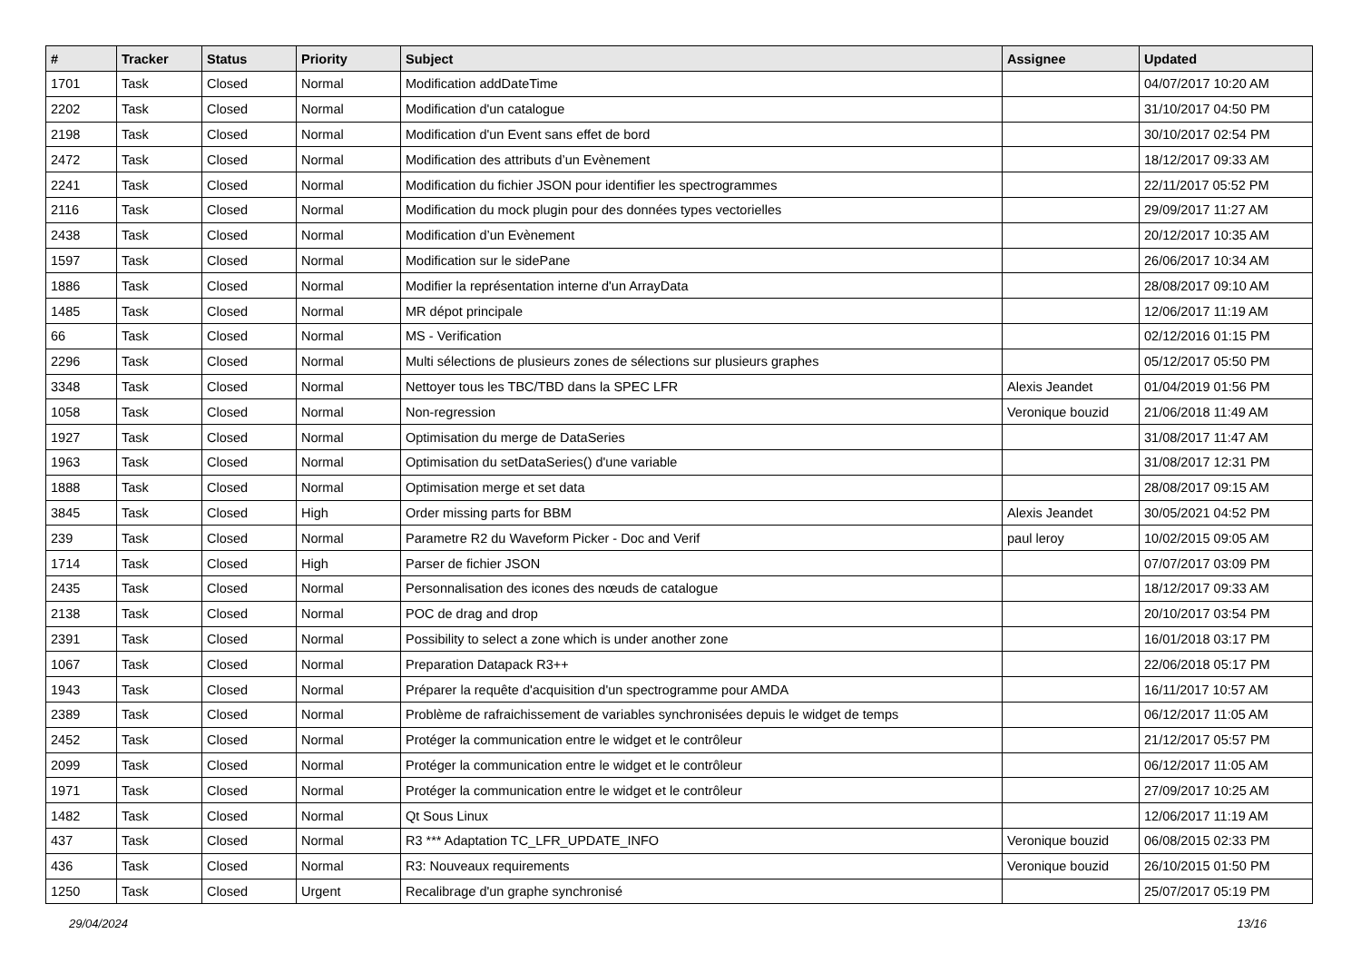| # | Tracker | Status | Priority | Subject | Assignee | Updated |
| --- | --- | --- | --- | --- | --- | --- |
| 1701 | Task | Closed | Normal | Modification addDateTime | | 04/07/2017 10:20 AM |
| 2202 | Task | Closed | Normal | Modification d'un catalogue | | 31/10/2017 04:50 PM |
| 2198 | Task | Closed | Normal | Modification d'un Event sans effet de bord | | 30/10/2017 02:54 PM |
| 2472 | Task | Closed | Normal | Modification des attributs d’un Evènement | | 18/12/2017 09:33 AM |
| 2241 | Task | Closed | Normal | Modification du fichier JSON pour identifier les spectrogrammes | | 22/11/2017 05:52 PM |
| 2116 | Task | Closed | Normal | Modification du mock plugin pour des données types vectorielles | | 29/09/2017 11:27 AM |
| 2438 | Task | Closed | Normal | Modification d’un Evènement | | 20/12/2017 10:35 AM |
| 1597 | Task | Closed | Normal | Modification sur le sidePane | | 26/06/2017 10:34 AM |
| 1886 | Task | Closed | Normal | Modifier la représentation interne d'un ArrayData | | 28/08/2017 09:10 AM |
| 1485 | Task | Closed | Normal | MR dépot principale | | 12/06/2017 11:19 AM |
| 66 | Task | Closed | Normal | MS - Verification | | 02/12/2016 01:15 PM |
| 2296 | Task | Closed | Normal | Multi sélections de plusieurs zones de sélections sur plusieurs graphes | | 05/12/2017 05:50 PM |
| 3348 | Task | Closed | Normal | Nettoyer tous les TBC/TBD dans la SPEC LFR | Alexis Jeandet | 01/04/2019 01:56 PM |
| 1058 | Task | Closed | Normal | Non-regression | Veronique bouzid | 21/06/2018 11:49 AM |
| 1927 | Task | Closed | Normal | Optimisation du merge de DataSeries | | 31/08/2017 11:47 AM |
| 1963 | Task | Closed | Normal | Optimisation du setDataSeries() d'une variable | | 31/08/2017 12:31 PM |
| 1888 | Task | Closed | Normal | Optimisation merge et set data | | 28/08/2017 09:15 AM |
| 3845 | Task | Closed | High | Order missing parts for BBM | Alexis Jeandet | 30/05/2021 04:52 PM |
| 239 | Task | Closed | Normal | Parametre R2 du Waveform Picker - Doc and Verif | paul leroy | 10/02/2015 09:05 AM |
| 1714 | Task | Closed | High | Parser de fichier JSON | | 07/07/2017 03:09 PM |
| 2435 | Task | Closed | Normal | Personnalisation des icones des nœuds de catalogue | | 18/12/2017 09:33 AM |
| 2138 | Task | Closed | Normal | POC de drag and drop | | 20/10/2017 03:54 PM |
| 2391 | Task | Closed | Normal | Possibility to select a zone which is under another zone | | 16/01/2018 03:17 PM |
| 1067 | Task | Closed | Normal | Preparation Datapack R3++ | | 22/06/2018 05:17 PM |
| 1943 | Task | Closed | Normal | Préparer la requête d'acquisition d'un spectrogramme pour AMDA | | 16/11/2017 10:57 AM |
| 2389 | Task | Closed | Normal | Problème de rafraichissement de variables synchronisées depuis le widget de temps | | 06/12/2017 11:05 AM |
| 2452 | Task | Closed | Normal | Protéger la communication entre le widget et le contrôleur | | 21/12/2017 05:57 PM |
| 2099 | Task | Closed | Normal | Protéger la communication entre le widget et le contrôleur | | 06/12/2017 11:05 AM |
| 1971 | Task | Closed | Normal | Protéger la communication entre le widget et le contrôleur | | 27/09/2017 10:25 AM |
| 1482 | Task | Closed | Normal | Qt Sous Linux | | 12/06/2017 11:19 AM |
| 437 | Task | Closed | Normal | R3 *** Adaptation TC_LFR_UPDATE_INFO | Veronique bouzid | 06/08/2015 02:33 PM |
| 436 | Task | Closed | Normal | R3: Nouveaux requirements | Veronique bouzid | 26/10/2015 01:50 PM |
| 1250 | Task | Closed | Urgent | Recalibrage d'un graphe synchronisé | | 25/07/2017 05:19 PM |
29/04/2024 13/16